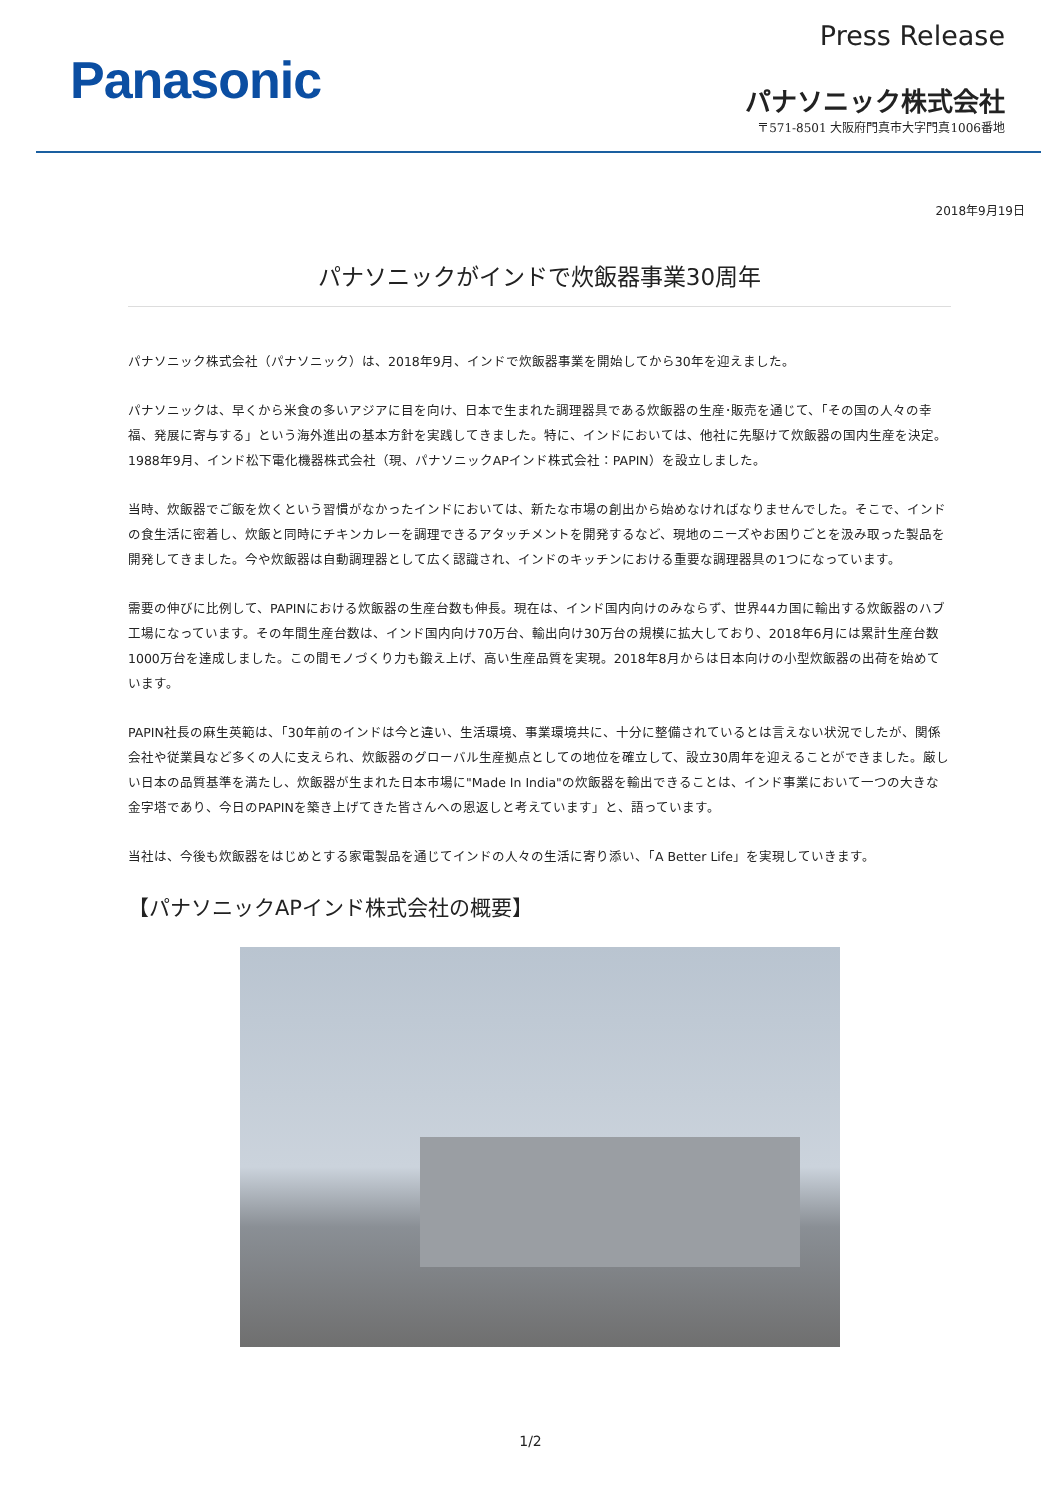Panasonic
Press Release
パナソニック株式会社
〒571-8501 大阪府門真市大字門真1006番地
2018年9月19日
パナソニックがインドで炊飯器事業30周年
パナソニック株式会社（パナソニック）は、2018年9月、インドで炊飯器事業を開始してから30年を迎えました。
パナソニックは、早くから米食の多いアジアに目を向け、日本で生まれた調理器具である炊飯器の生産･販売を通じて、「その国の人々の幸福、発展に寄与する」という海外進出の基本方針を実践してきました。特に、インドにおいては、他社に先駆けて炊飯器の国内生産を決定。1988年9月、インド松下電化機器株式会社（現、パナソニックAPインド株式会社：PAPIN）を設立しました。
当時、炊飯器でご飯を炊くという習慣がなかったインドにおいては、新たな市場の創出から始めなければなりませんでした。そこで、インドの食生活に密着し、炊飯と同時にチキンカレーを調理できるアタッチメントを開発するなど、現地のニーズやお困りごとを汲み取った製品を開発してきました。今や炊飯器は自動調理器として広く認識され、インドのキッチンにおける重要な調理器具の1つになっています。
需要の伸びに比例して、PAPINにおける炊飯器の生産台数も伸長。現在は、インド国内向けのみならず、世界44カ国に輸出する炊飯器のハブ工場になっています。その年間生産台数は、インド国内向け70万台、輸出向け30万台の規模に拡大しており、2018年6月には累計生産台数1000万台を達成しました。この間モノづくり力も鍛え上げ、高い生産品質を実現。2018年8月からは日本向けの小型炊飯器の出荷を始めています。
PAPIN社長の麻生英範は、「30年前のインドは今と違い、生活環境、事業環境共に、十分に整備されているとは言えない状況でしたが、関係会社や従業員など多くの人に支えられ、炊飯器のグローバル生産拠点としての地位を確立して、設立30周年を迎えることができました。厳しい日本の品質基準を満たし、炊飯器が生まれた日本市場に"Made In India"の炊飯器を輸出できることは、インド事業において一つの大きな金字塔であり、今日のPAPINを築き上げてきた皆さんへの恩返しと考えています」と、語っています。
当社は、今後も炊飯器をはじめとする家電製品を通じてインドの人々の生活に寄り添い、「A Better Life」を実現していきます。
【パナソニックAPインド株式会社の概要】
1/2